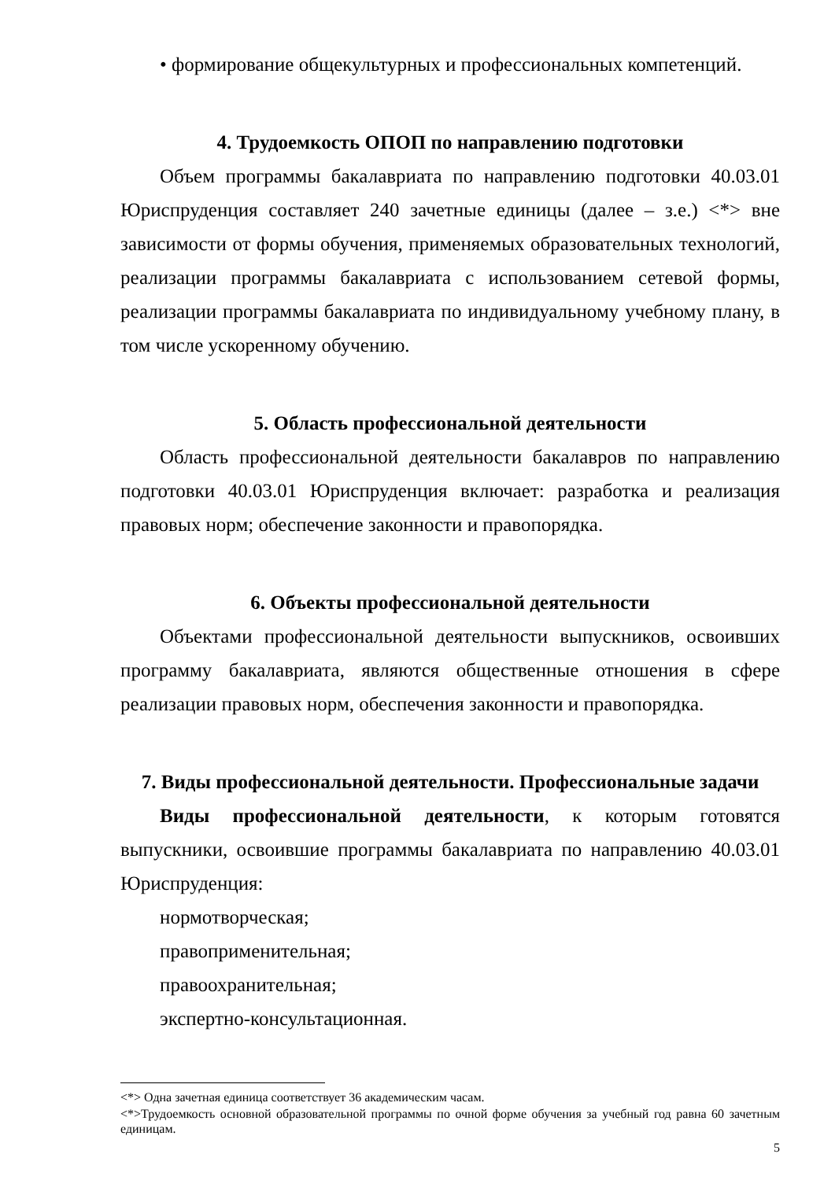• формирование общекультурных и профессиональных компетенций.
4. Трудоемкость ОПОП по направлению подготовки
Объем программы бакалавриата по направлению подготовки 40.03.01 Юриспруденция составляет 240 зачетные единицы (далее – з.е.) <*> вне зависимости от формы обучения, применяемых образовательных технологий, реализации программы бакалавриата с использованием сетевой формы, реализации программы бакалавриата по индивидуальному учебному плану, в том числе ускоренному обучению.
5. Область профессиональной деятельности
Область профессиональной деятельности бакалавров по направлению подготовки 40.03.01 Юриспруденция включает: разработка и реализация правовых норм; обеспечение законности и правопорядка.
6. Объекты профессиональной деятельности
Объектами профессиональной деятельности выпускников, освоивших программу бакалавриата, являются общественные отношения в сфере реализации правовых норм, обеспечения законности и правопорядка.
7. Виды профессиональной деятельности. Профессиональные задачи
Виды профессиональной деятельности, к которым готовятся выпускники, освоившие программы бакалавриата по направлению 40.03.01 Юриспруденция:
нормотворческая;
правоприменительная;
правоохранительная;
экспертно-консультационная.
<*> Одна зачетная единица соответствует 36 академическим часам.
<*>Трудоемкость основной образовательной программы по очной форме обучения за учебный год равна 60 зачетным единицам.
5